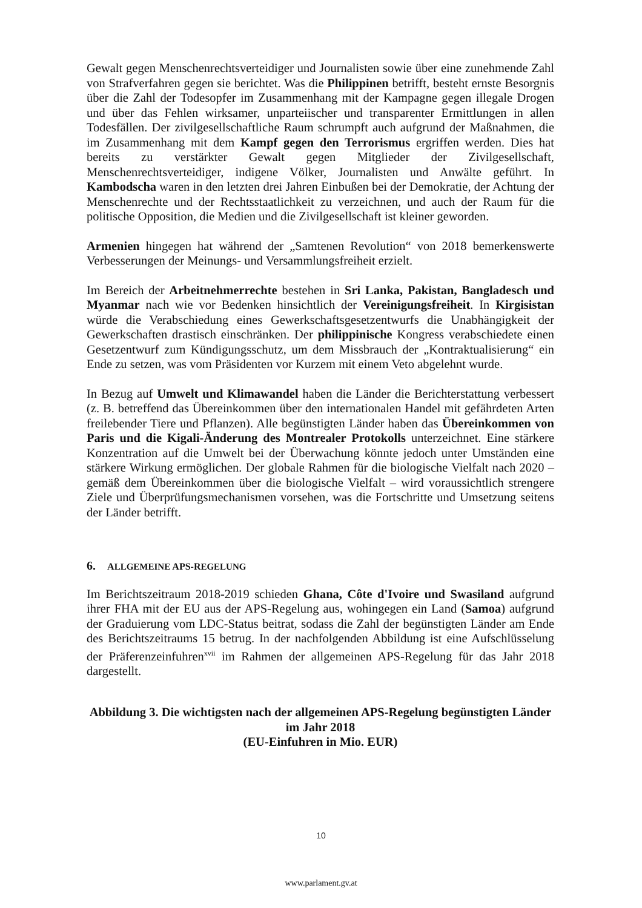Gewalt gegen Menschenrechtsverteidiger und Journalisten sowie über eine zunehmende Zahl von Strafverfahren gegen sie berichtet. Was die Philippinen betrifft, besteht ernste Besorgnis über die Zahl der Todesopfer im Zusammenhang mit der Kampagne gegen illegale Drogen und über das Fehlen wirksamer, unparteiischer und transparenter Ermittlungen in allen Todesfällen. Der zivilgesellschaftliche Raum schrumpft auch aufgrund der Maßnahmen, die im Zusammenhang mit dem Kampf gegen den Terrorismus ergriffen werden. Dies hat bereits zu verstärkter Gewalt gegen Mitglieder der Zivilgesellschaft, Menschenrechtsverteidiger, indigene Völker, Journalisten und Anwälte geführt. In Kambodscha waren in den letzten drei Jahren Einbußen bei der Demokratie, der Achtung der Menschenrechte und der Rechtsstaatlichkeit zu verzeichnen, und auch der Raum für die politische Opposition, die Medien und die Zivilgesellschaft ist kleiner geworden.
Armenien hingegen hat während der „Samtenen Revolution“ von 2018 bemerkenswerte Verbesserungen der Meinungs- und Versammlungsfreiheit erzielt.
Im Bereich der Arbeitnehmerrechte bestehen in Sri Lanka, Pakistan, Bangladesch und Myanmar nach wie vor Bedenken hinsichtlich der Vereinigungsfreiheit. In Kirgisistan würde die Verabschiedung eines Gewerkschaftsgesetzentwurfs die Unabhängigkeit der Gewerkschaften drastisch einschränken. Der philippinische Kongress verabschiedete einen Gesetzentwurf zum Kündigungsschutz, um dem Missbrauch der „Kontraktualisierung“ ein Ende zu setzen, was vom Präsidenten vor Kurzem mit einem Veto abgelehnt wurde.
In Bezug auf Umwelt und Klimawandel haben die Länder die Berichterstattung verbessert (z. B. betreffend das Übereinkommen über den internationalen Handel mit gefährdeten Arten freilebender Tiere und Pflanzen). Alle begünstigten Länder haben das Übereinkommen von Paris und die Kigali-Änderung des Montrealer Protokolls unterzeichnet. Eine stärkere Konzentration auf die Umwelt bei der Überwachung könnte jedoch unter Umständen eine stärkere Wirkung ermöglichen. Der globale Rahmen für die biologische Vielfalt nach 2020 – gemäß dem Übereinkommen über die biologische Vielfalt – wird voraussichtlich strengere Ziele und Überprüfungsmechanismen vorsehen, was die Fortschritte und Umsetzung seitens der Länder betrifft.
6. ALLGEMEINE APS-REGELUNG
Im Berichtszeitraum 2018-2019 schieden Ghana, Côte d'Ivoire und Swasiland aufgrund ihrer FHA mit der EU aus der APS-Regelung aus, wohingegen ein Land (Samoa) aufgrund der Graduierung vom LDC-Status beitrat, sodass die Zahl der begünstigten Länder am Ende des Berichtszeitraums 15 betrug. In der nachfolgenden Abbildung ist eine Aufschlüsselung der Präferenzeinfuhren<sup>xvii</sup> im Rahmen der allgemeinen APS-Regelung für das Jahr 2018 dargestellt.
Abbildung 3. Die wichtigsten nach der allgemeinen APS-Regelung begünstigten Länder im Jahr 2018
(EU-Einfuhren in Mio. EUR)
10
www.parlament.gv.at